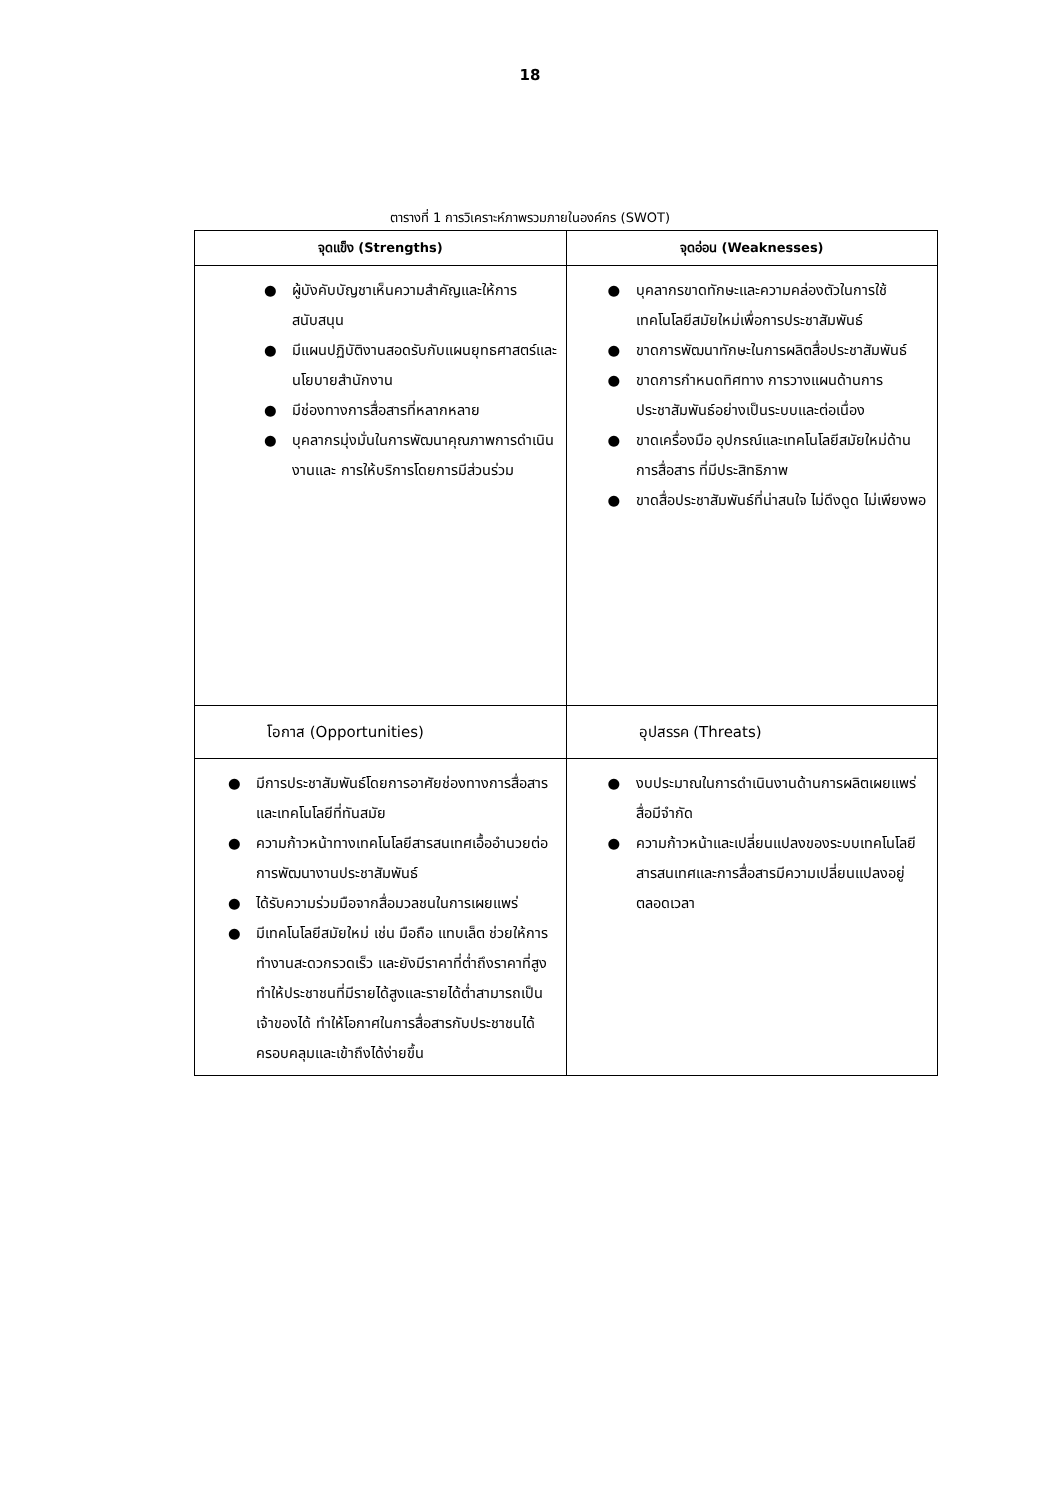18
ตารางที่ 1 การวิเคราะห์ภาพรวมภายในองค์กร (SWOT)
| จุดแข็ง (Strengths) | จุดอ่อน (Weaknesses) |
| --- | --- |
| ● ผู้บังคับบัญชาเห็นความสำคัญและให้การสนับสนุน ● มีแผนปฏิบัติงานสอดรับกับแผนยุทธศาสตร์และนโยบายสำนักงาน ● มีช่องทางการสื่อสารที่หลากหลาย ● บุคลากรมุ่งมั่นในการพัฒนาคุณภาพการดำเนินงานและ การให้บริการโดยการมีส่วนร่วม | ● บุคลากรขาดทักษะและความคล่องตัวในการใช้เทคโนโลยีสมัยใหม่เพื่อการประชาสัมพันธ์ ● ขาดการพัฒนาทักษะในการผลิตสื่อประชาสัมพันธ์ ● ขาดการกำหนดทิศทาง การวางแผนด้านการประชาสัมพันธ์อย่างเป็นระบบและต่อเนื่อง ● ขาดเครื่องมือ อุปกรณ์และเทคโนโลยีสมัยใหม่ด้านการสื่อสาร ที่มีประสิทธิภาพ ● ขาดสื่อประชาสัมพันธ์ที่น่าสนใจ ไม่ดึงดูด ไม่เพียงพอ |
| โอกาส (Opportunities) | อุปสรรค (Threats) |
| ● มีการประชาสัมพันธ์โดยการอาศัยช่องทางการสื่อสารและเทคโนโลยีที่ทันสมัย ● ความก้าวหน้าทางเทคโนโลยีสารสนเทศเอื้ออำนวยต่อการพัฒนางานประชาสัมพันธ์ ● ได้รับความร่วมมือจากสื่อมวลชนในการเผยแพร่ ● มีเทคโนโลยีสมัยใหม่ เช่น มือถือ แทบเล็ต ช่วยให้การทำงานสะดวกรวดเร็ว และยังมีราคาที่ต่ำถึงราคาที่สูงทำให้ประชาชนที่มีรายได้สูงและรายได้ต่ำสามารถเป็นเจ้าของได้ ทำให้โอกาศในการสื่อสารกับประชาชนได้ครอบคลุมและเข้าถึงได้ง่ายขึ้น | ● งบประมาณในการดำเนินงานด้านการผลิตเผยแพร่สื่อมีจำกัด ● ความก้าวหน้าและเปลี่ยนแปลงของระบบเทคโนโลยีสารสนเทศและการสื่อสารมีความเปลี่ยนแปลงอยู่ตลอดเวลา |